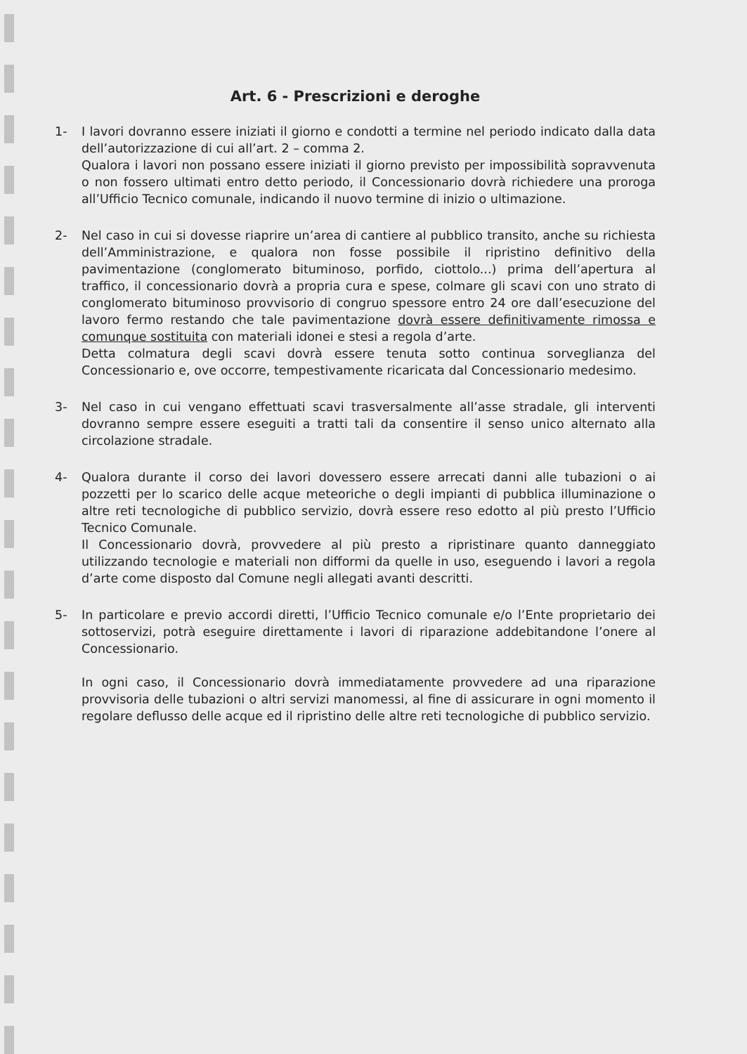Art. 6 - Prescrizioni e deroghe
1- I lavori dovranno essere iniziati il giorno e condotti a termine nel periodo indicato dalla data dell’autorizzazione di cui all’art. 2 – comma 2.
Qualora i lavori non possano essere iniziati il giorno previsto per impossibilità sopravvenuta o non fossero ultimati entro detto periodo, il Concessionario dovrà richiedere una proroga all’Ufficio Tecnico comunale, indicando il nuovo termine di inizio o ultimazione.
2- Nel caso in cui si dovesse riaprire un’area di cantiere al pubblico transito, anche su richiesta dell’Amministrazione, e qualora non fosse possibile il ripristino definitivo della pavimentazione (conglomerato bituminoso, porfido, ciottolo...) prima dell’apertura al traffico, il concessionario dovrà a propria cura e spese, colmare gli scavi con uno strato di conglomerato bituminoso provvisorio di congruo spessore entro 24 ore dall’esecuzione del lavoro fermo restando che tale pavimentazione dovrà essere definitivamente rimossa e comunque sostituita con materiali idonei e stesi a regola d’arte.
Detta colmatura degli scavi dovrà essere tenuta sotto continua sorveglianza del Concessionario e, ove occorre, tempestivamente ricaricata dal Concessionario medesimo.
3- Nel caso in cui vengano effettuati scavi trasversalmente all’asse stradale, gli interventi dovranno sempre essere eseguiti a tratti tali da consentire il senso unico alternato alla circolazione stradale.
4- Qualora durante il corso dei lavori dovessero essere arrecati danni alle tubazioni o ai pozzetti per lo scarico delle acque meteoriche o degli impianti di pubblica illuminazione o altre reti tecnologiche di pubblico servizio, dovrà essere reso edotto al più presto l’Ufficio Tecnico Comunale.
Il Concessionario dovrà, provvedere al più presto a ripristinare quanto danneggiato utilizzando tecnologie e materiali non difformi da quelle in uso, eseguendo i lavori a regola d’arte come disposto dal Comune negli allegati avanti descritti.
5- In particolare e previo accordi diretti, l’Ufficio Tecnico comunale e/o l’Ente proprietario dei sottoservizi, potrà eseguire direttamente i lavori di riparazione addebitandone l’onere al Concessionario.
In ogni caso, il Concessionario dovrà immediatamente provvedere ad una riparazione provvisoria delle tubazioni o altri servizi manomessi, al fine di assicurare in ogni momento il regolare deflusso delle acque ed il ripristino delle altre reti tecnologiche di pubblico servizio.